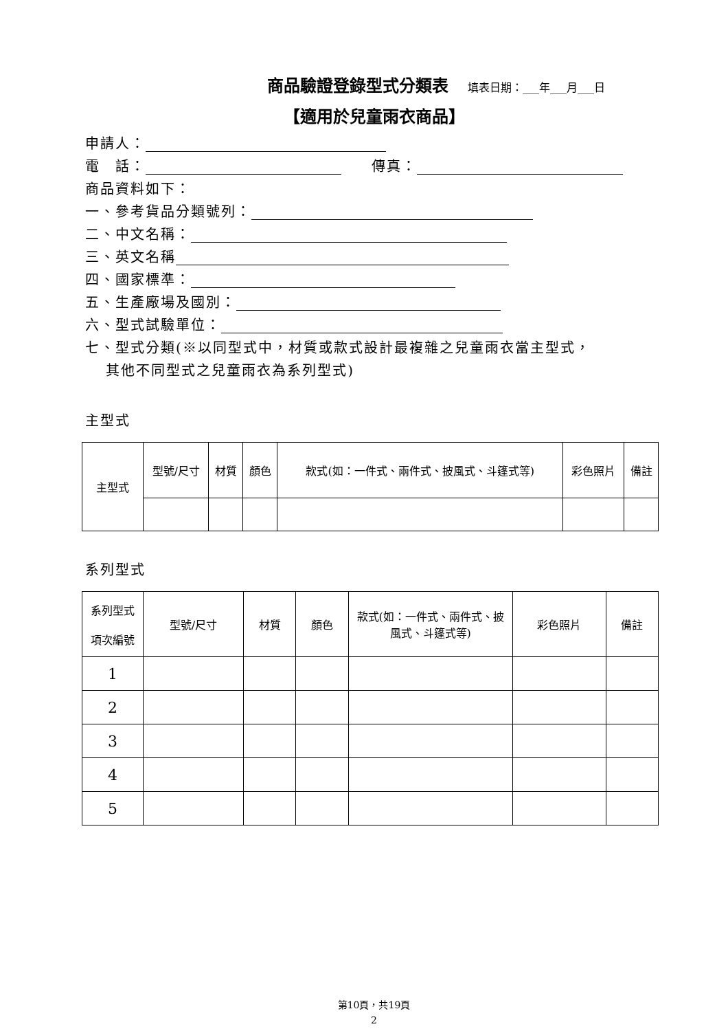商品驗證登錄型式分類表 填表日期：___年___月___日
【適用於兒童雨衣商品】
申請人：
電　話：　　傳真：
商品資料如下：
一、參考貨品分類號列：
二、中文名稱：
三、英文名稱
四、國家標準：
五、生產廠場及國別：
六、型式試驗單位：
七、型式分類(※以同型式中，材質或款式設計最複雜之兒童雨衣當主型式，
　 其他不同型式之兒童雨衣為系列型式)
主型式
| 主型式 | 型號/尺寸 | 材質 | 顏色 | 款式(如：一件式、兩件式、披風式、斗篷式等) | 彩色照片 | 備註 |
| --- | --- | --- | --- | --- | --- | --- |
系列型式
| 系列型式 項次編號 | 型號/尺寸 | 材質 | 顏色 | 款式(如：一件式、兩件式、披風式、斗篷式等) | 彩色照片 | 備註 |
| --- | --- | --- | --- | --- | --- | --- |
| 1 | | | | | | |
| 2 | | | | | | |
| 3 | | | | | | |
| 4 | | | | | | |
| 5 | | | | | | |
第10頁，共19頁
2